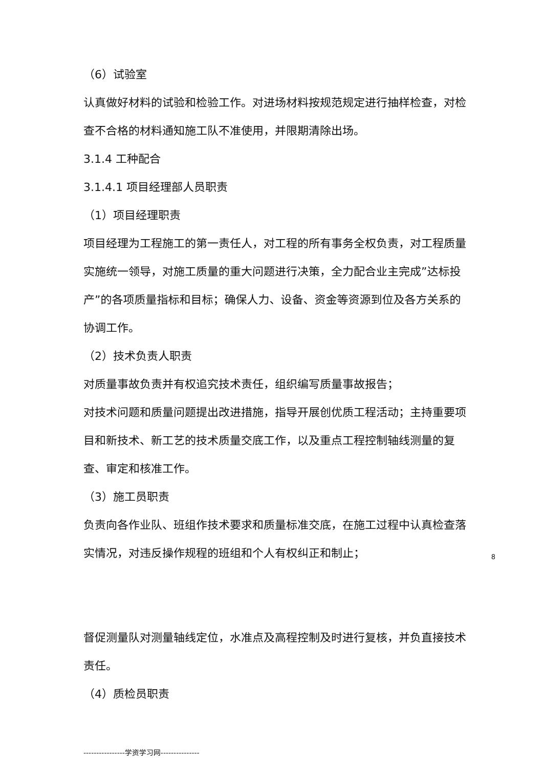（6）试验室
认真做好材料的试验和检验工作。对进场材料按规范规定进行抽样检查，对检查不合格的材料通知施工队不准使用，并限期清除出场。
3.1.4 工种配合
3.1.4.1 项目经理部人员职责
（1）项目经理职责
项目经理为工程施工的第一责任人，对工程的所有事务全权负责，对工程质量实施统一领导，对施工质量的重大问题进行决策，全力配合业主完成”达标投产”的各项质量指标和目标；确保人力、设备、资金等资源到位及各方关系的协调工作。
（2）技术负责人职责
对质量事故负责并有权追究技术责任，组织编写质量事故报告；
对技术问题和质量问题提出改进措施，指导开展创优质工程活动；主持重要项目和新技术、新工艺的技术质量交底工作，以及重点工程控制轴线测量的复查、审定和核准工作。
（3）施工员职责
负责向各作业队、班组作技术要求和质量标准交底，在施工过程中认真检查落实情况，对违反操作规程的班组和个人有权纠正和制止；
8
督促测量队对测量轴线定位，水准点及高程控制及时进行复核，并负直接技术责任。
（4）质检员职责
----------------学资学习网---------------